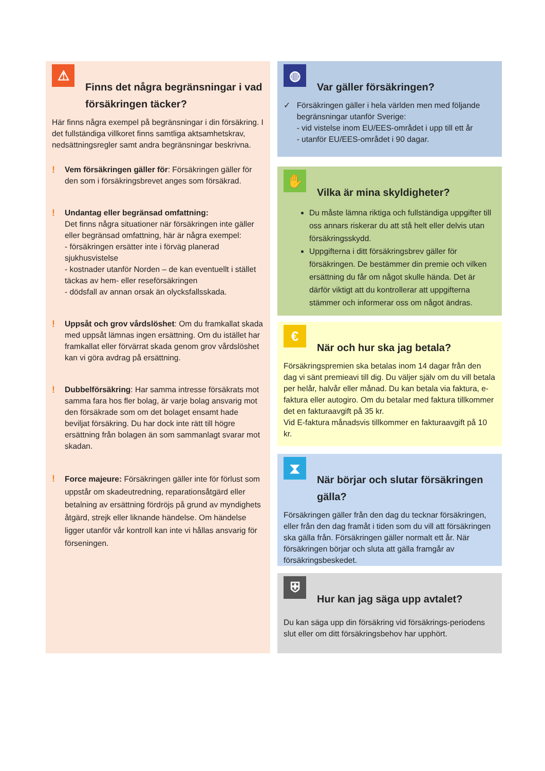⚠
Finns det några begränsningar i vad försäkringen täcker?
Här finns några exempel på begränsningar i din försäkring. I det fullständiga villkoret finns samtliga aktsamhetskrav, nedsättningsregler samt andra begränsningar beskrivna.
!
Vem försäkringen gäller för: Försäkringen gäller för den som i försäkringsbrevet anges som försäkrad.
!
Undantag eller begränsad omfattning:
Det finns några situationer när försäkringen inte gäller eller begränsad omfattning, här är några exempel:
- försäkringen ersätter inte i förväg planerad sjukhusvistelse
- kostnader utanför Norden – de kan eventuellt i stället täckas av hem- eller reseförsäkringen
- dödsfall av annan orsak än olycksfallsskada.
!
Uppsåt och grov vårdslöshet: Om du framkallat skada med uppsåt lämnas ingen ersättning. Om du istället har framkallat eller förvärrat skada genom grov vårdslöshet kan vi göra avdrag på ersättning.
!
Dubbelförsäkring: Har samma intresse försäkrats mot samma fara hos fler bolag, är varje bolag ansvarig mot den försäkrade som om det bolaget ensamt hade beviljat försäkring. Du har dock inte rätt till högre ersättning från bolagen än som sammanlagt svarar mot skadan.
!
Force majeure: Försäkringen gäller inte för förlust som uppstår om skadeutredning, reparationsåtgärd eller betalning av ersättning fördröjs på grund av myndighets åtgärd, strejk eller liknande händelse. Om händelse ligger utanför vår kontroll kan inte vi hållas ansvarig för förseningen.
◍
Var gäller försäkringen?
✓ Försäkringen gäller i hela världen men med följande begränsningar utanför Sverige:
- vid vistelse inom EU/EES-området i upp till ett år
- utanför EU/EES-området i 90 dagar.
✋
Vilka är mina skyldigheter?
Du måste lämna riktiga och fullständiga uppgifter till oss annars riskerar du att stå helt eller delvis utan försäkringsskydd.
Uppgifterna i ditt försäkringsbrev gäller för försäkringen. De bestämmer din premie och vilken ersättning du får om något skulle hända. Det är därför viktigt att du kontrollerar att uppgifterna stämmer och informerar oss om något ändras.
€
När och hur ska jag betala?
Försäkringspremien ska betalas inom 14 dagar från den dag vi sänt premieavi till dig. Du väljer själv om du vill betala per helår, halvår eller månad. Du kan betala via faktura, e-faktura eller autogiro. Om du betalar med faktura tillkommer det en fakturaavgift på 35 kr.
Vid E-faktura månadsvis tillkommer en fakturaavgift på 10 kr.
⧗
När börjar och slutar försäkringen gälla?
Försäkringen gäller från den dag du tecknar försäkringen, eller från den dag framåt i tiden som du vill att försäkringen ska gälla från. Försäkringen gäller normalt ett år. När försäkringen börjar och sluta att gälla framgår av försäkringsbeskedet.
⛨
Hur kan jag säga upp avtalet?
Du kan säga upp din försäkring vid försäkrings-periodens slut eller om ditt försäkringsbehov har upphört.